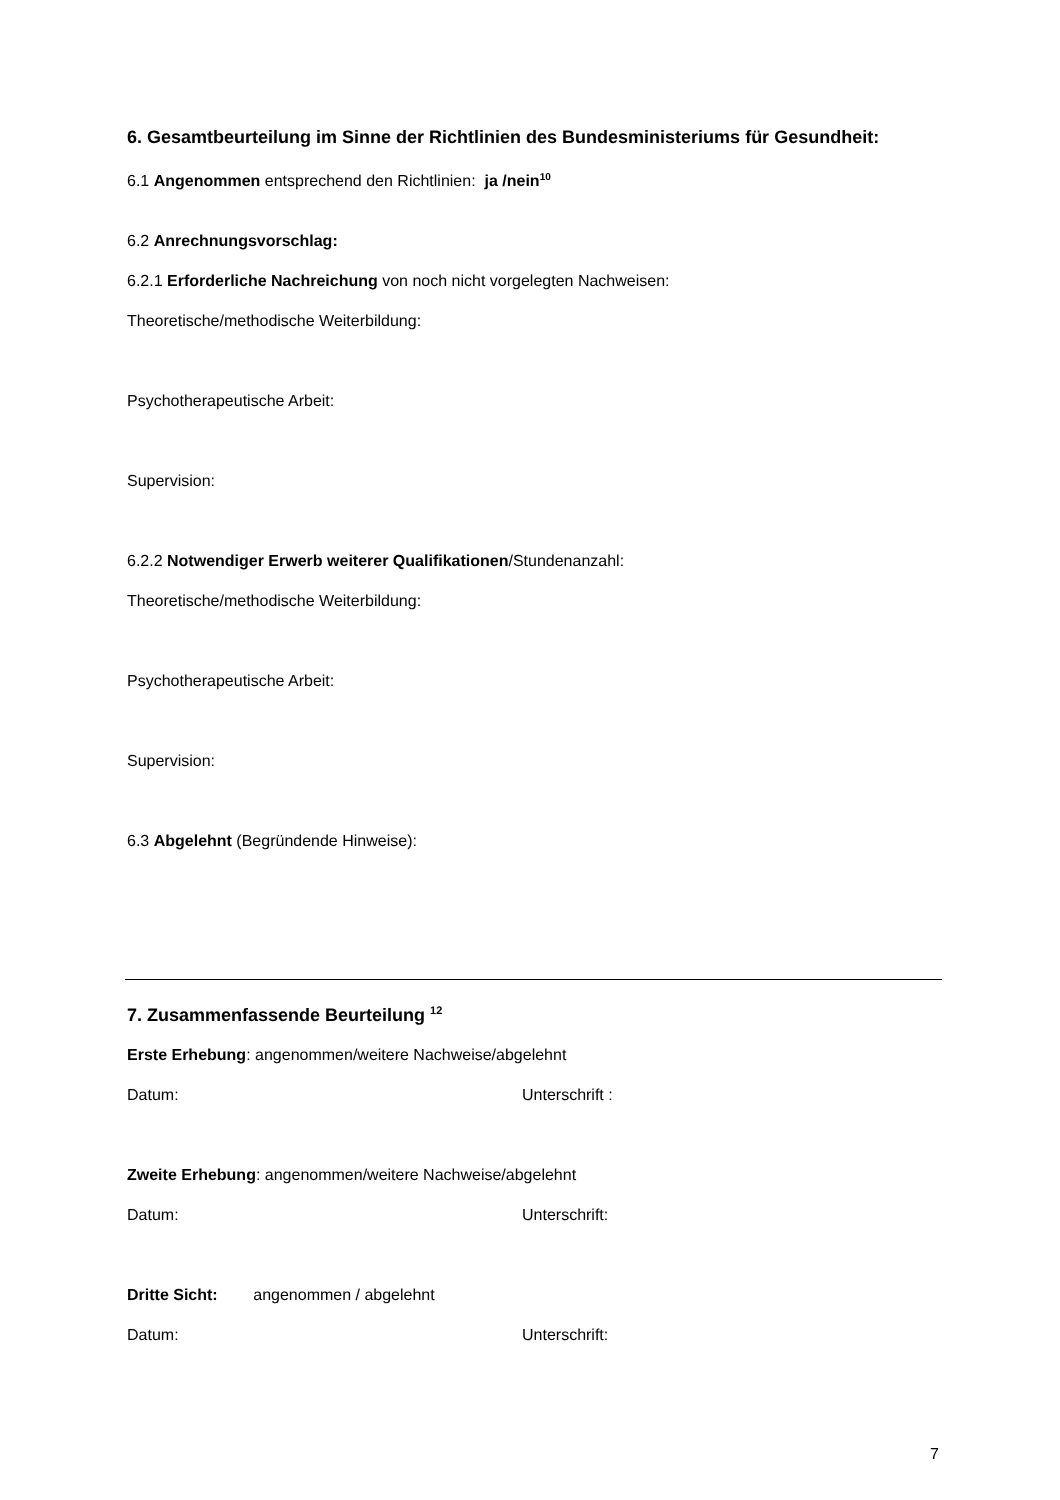6. Gesamtbeurteilung im Sinne der Richtlinien des Bundesministeriums für Gesundheit:
6.1 Angenommen entsprechend den Richtlinien: ja /nein<sup>10</sup>
6.2 Anrechnungsvorschlag:
6.2.1 Erforderliche Nachreichung von noch nicht vorgelegten Nachweisen:
Theoretische/methodische Weiterbildung:
Psychotherapeutische Arbeit:
Supervision:
6.2.2 Notwendiger Erwerb weiterer Qualifikationen/Stundenanzahl:
Theoretische/methodische Weiterbildung:
Psychotherapeutische Arbeit:
Supervision:
6.3 Abgelehnt (Begründende Hinweise):
7. Zusammenfassende Beurteilung <sup>12</sup>
Erste Erhebung: angenommen/weitere Nachweise/abgelehnt
Datum: Unterschrift :
Zweite Erhebung: angenommen/weitere Nachweise/abgelehnt
Datum: Unterschrift:
Dritte Sicht: angenommen / abgelehnt
Datum: Unterschrift:
7